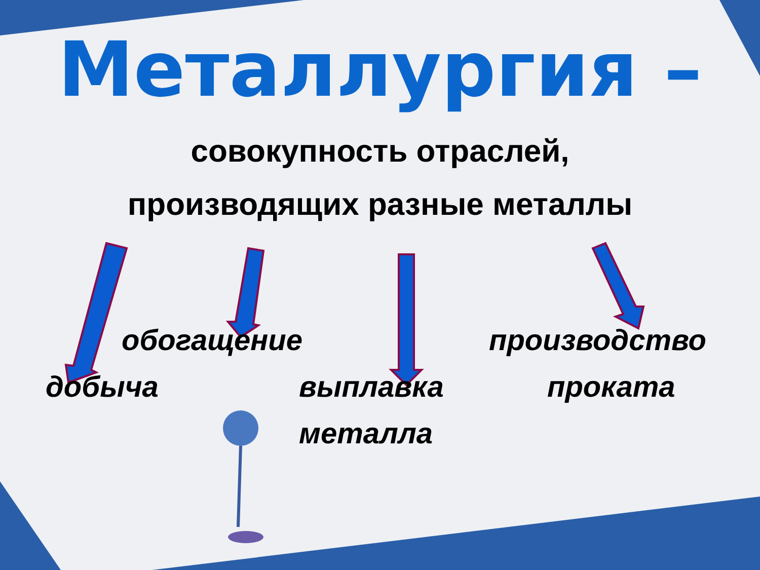Металлургия –
совокупность отраслей,
производящих разные металлы
обогащение производство
добыча
выплавка
металла
проката